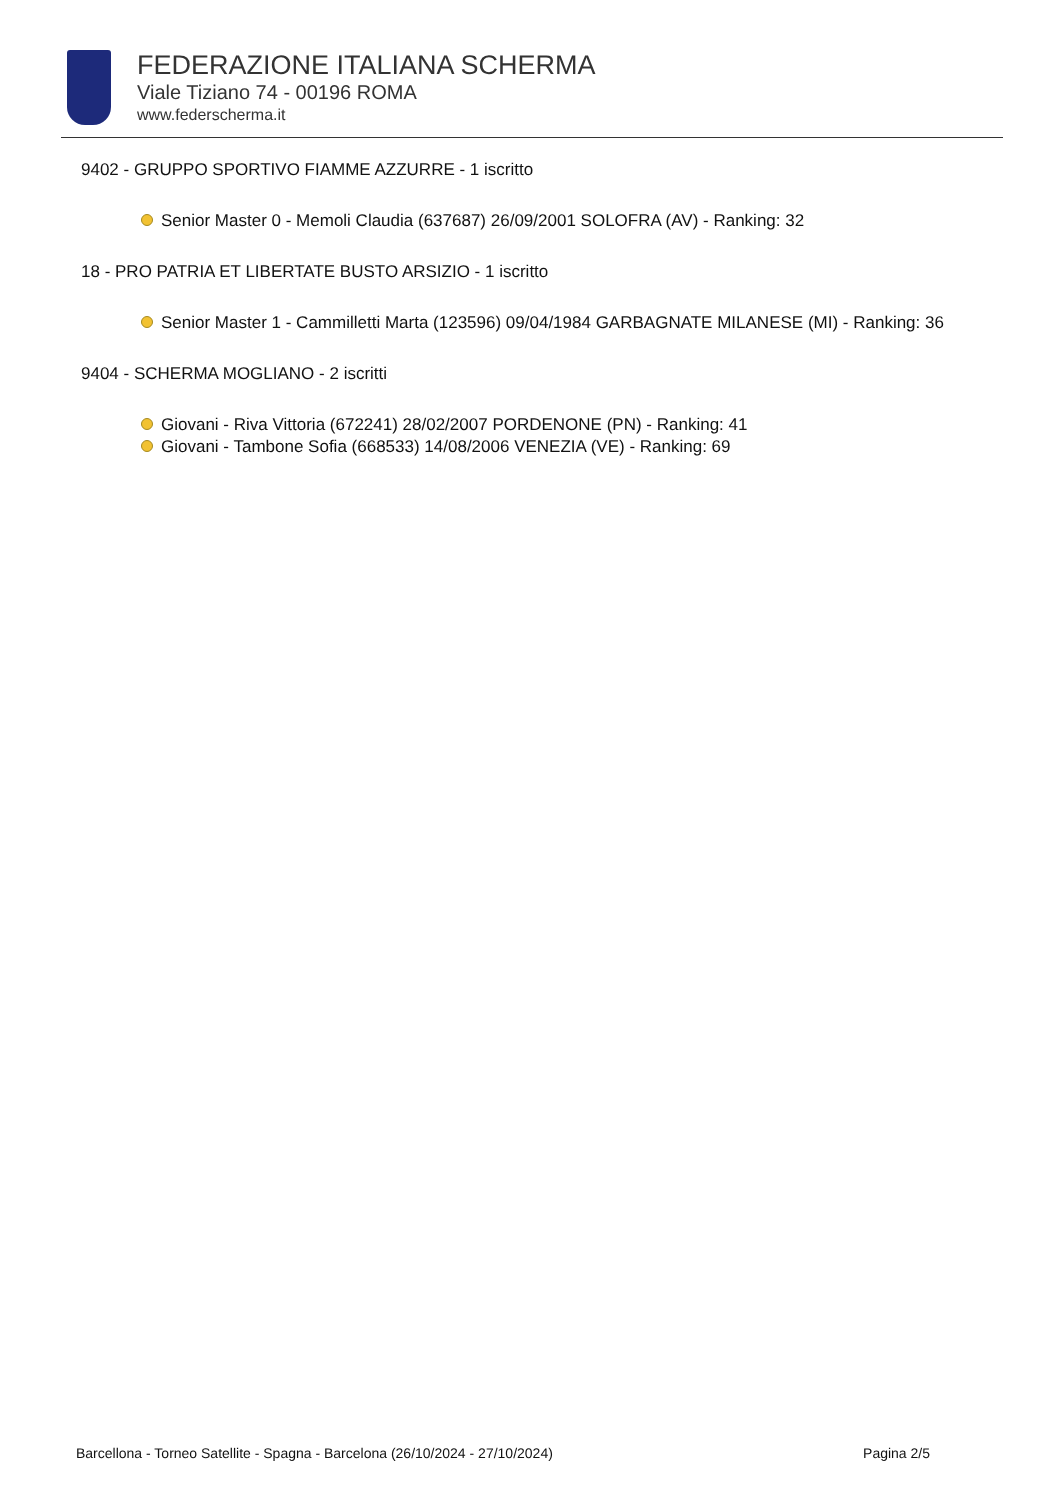FEDERAZIONE ITALIANA SCHERMA
Viale Tiziano 74 - 00196 ROMA
www.federscherma.it
9402 - GRUPPO SPORTIVO FIAMME AZZURRE - 1 iscritto
Senior Master 0 - Memoli Claudia (637687) 26/09/2001 SOLOFRA (AV) - Ranking: 32
18 - PRO PATRIA ET LIBERTATE BUSTO ARSIZIO - 1 iscritto
Senior Master 1 - Cammilletti Marta (123596) 09/04/1984 GARBAGNATE MILANESE (MI) - Ranking: 36
9404 - SCHERMA MOGLIANO - 2 iscritti
Giovani - Riva Vittoria (672241) 28/02/2007 PORDENONE (PN) - Ranking: 41
Giovani - Tambone Sofia (668533) 14/08/2006 VENEZIA (VE) - Ranking: 69
Barcellona - Torneo Satellite - Spagna - Barcelona (26/10/2024 - 27/10/2024) Pagina 2/5